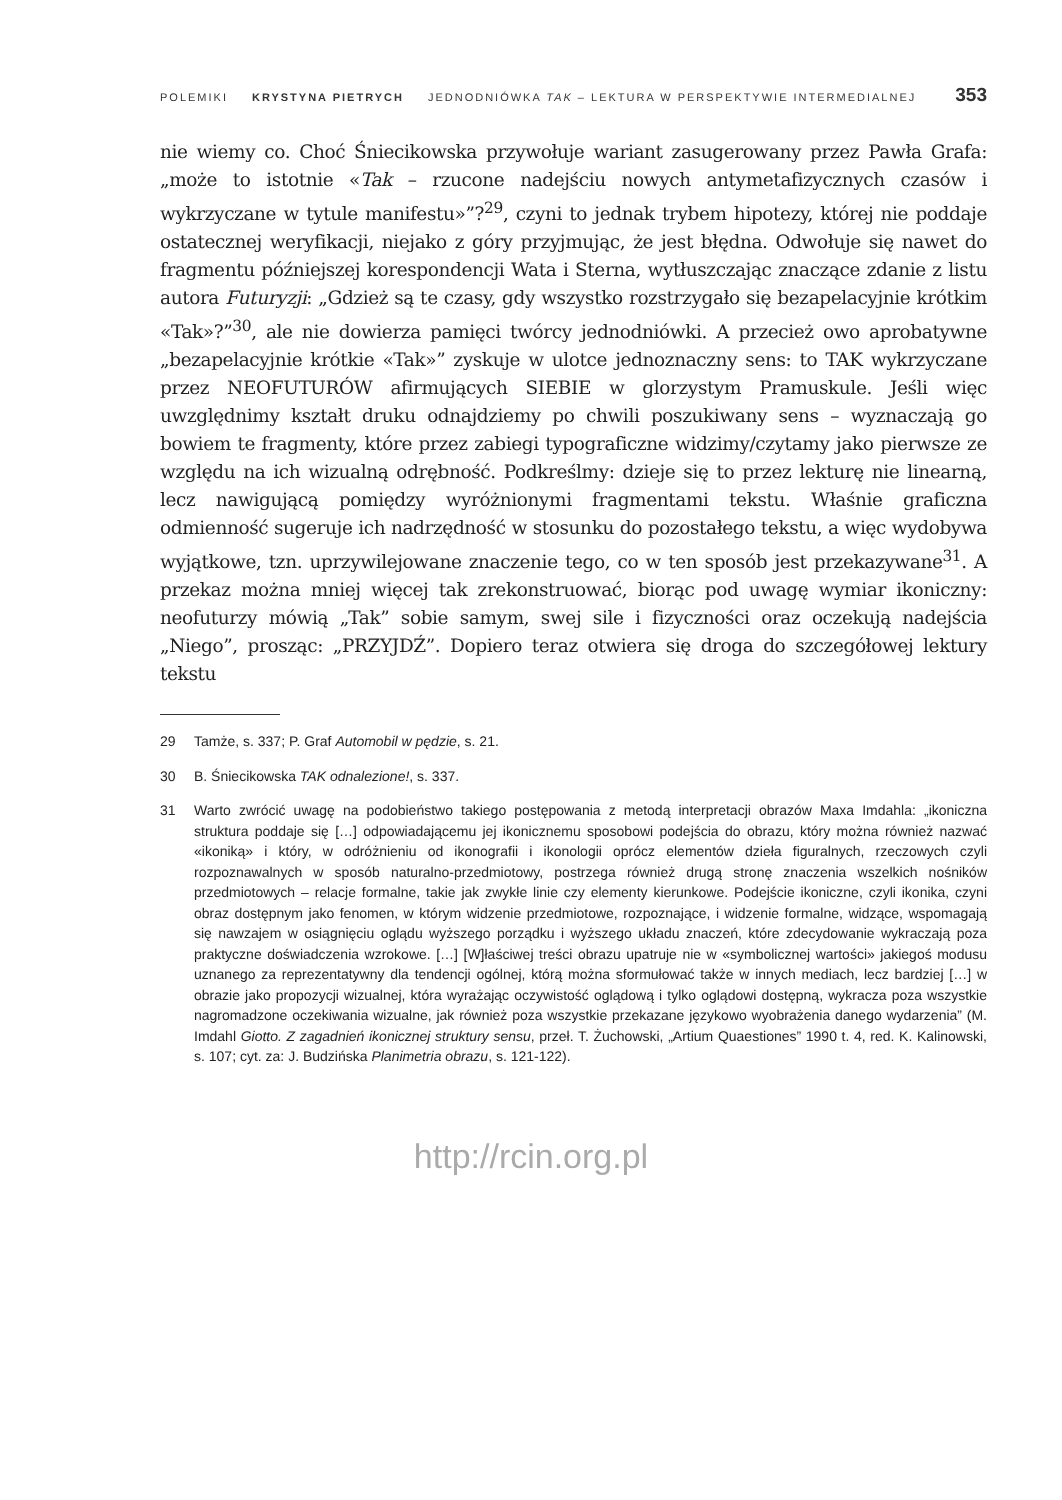POLEMIKI KRYSTYNA PIETRYCH JEDNODNIÓWKA TAK – LEKTURA W PERSPEKTYWIE INTERMEDIALNEJ 353
nie wiemy co. Choć Śniecikowska przywołuje wariant zasugerowany przez Pawła Grafa: „może to istotnie «Tak – rzucone nadejściu nowych antymetafizycznych czasów i wykrzyczane w tytule manifestu»”?<sup>29</sup>, czyni to jednak trybem hipotezy, której nie poddaje ostatecznej weryfikacji, niejako z góry przyjmując, że jest błędna. Odwołuje się nawet do fragmentu późniejszej korespondencji Wata i Sterna, wytłuszczając znaczące zdanie z listu autora Futuryzji: „Gdzież są te czasy, gdy wszystko rozstrzygało się bezapelacyjnie krótkim «Tak»?”<sup>30</sup>, ale nie dowierza pamięci twórcy jednodniówki. A przecież owo aprobatywne „bezapelacyjnie krótkie «Tak»” zyskuje w ulotce jednoznaczny sens: to TAK wykrzyczane przez NEOFUTURÓW afirmujących SIEBIE w glorzystym Pramuskule. Jeśli więc uwzględnimy kształt druku odnajdziemy po chwili poszukiwany sens – wyznaczają go bowiem te fragmenty, które przez zabiegi typograficzne widzimy/czytamy jako pierwsze ze względu na ich wizualną odrębność. Podkreślmy: dzieje się to przez lekturę nie linearną, lecz nawigującą pomiędzy wyróżnionymi fragmentami tekstu. Właśnie graficzna odmienność sugeruje ich nadrzędność w stosunku do pozostałego tekstu, a więc wydobywa wyjątkowe, tzn. uprzywilejowane znaczenie tego, co w ten sposób jest przekazywane<sup>31</sup>. A przekaz można mniej więcej tak zrekonstruować, biorąc pod uwagę wymiar ikoniczny: neofuturzy mówią „Tak” sobie samym, swej sile i fizyczności oraz oczekują nadejścia „Niego”, prosząc: „PRZYJDŹ”. Dopiero teraz otwiera się droga do szczegółowej lektury tekstu
29 Tamże, s. 337; P. Graf Automobil w pędzie, s. 21.
30 B. Śniecikowska TAK odnalezione!, s. 337.
31 Warto zwrócić uwagę na podobieństwo takiego postępowania z metodą interpretacji obrazów Maxa Imdahla: „ikoniczna struktura poddaje się […] odpowiadającemu jej ikonicznemu sposobowi podejścia do obrazu, który można również nazwać «ikoniką» i który, w odróżnieniu od ikonografii i ikonologii oprócz elementów dzieła figuralnych, rzeczowych czyli rozpoznawalnych w sposób naturalno-przedmiotowy, postrzega również drugą stronę znaczenia wszelkich nośników przedmiotowych – relacje formalne, takie jak zwykłe linie czy elementy kierunkowe. Podejście ikoniczne, czyli ikonika, czyni obraz dostępnym jako fenomen, w którym widzenie przedmiotowe, rozpoznające, i widzenie formalne, widzące, wspomagają się nawzajem w osiągnięciu oglądu wyższego porządku i wyższego układu znaczeń, które zdecydowanie wykraczają poza praktyczne doświadczenia wzrokowe. […] [W]łaściwej treści obrazu upatruje nie w «symbolicznej wartości» jakiegoś modusu uznanego za reprezentatywny dla tendencji ogólnej, którą można sformułować także w innych mediach, lecz bardziej […] w obrazie jako propozycji wizualnej, która wyrażając oczywistość oglądową i tylko oglądowi dostępną, wykracza poza wszystkie nagromadzone oczekiwania wizualne, jak również poza wszystkie przekazane językowo wyobrażenia danego wydarzenia” (M. Imdahl Giotto. Z zagadnień ikonicznej struktury sensu, przeł. T. Żuchowski, „Artium Quaestiones” 1990 t. 4, red. K. Kalinowski, s. 107; cyt. za: J. Budzińska Planimetria obrazu, s. 121-122).
http://rcin.org.pl